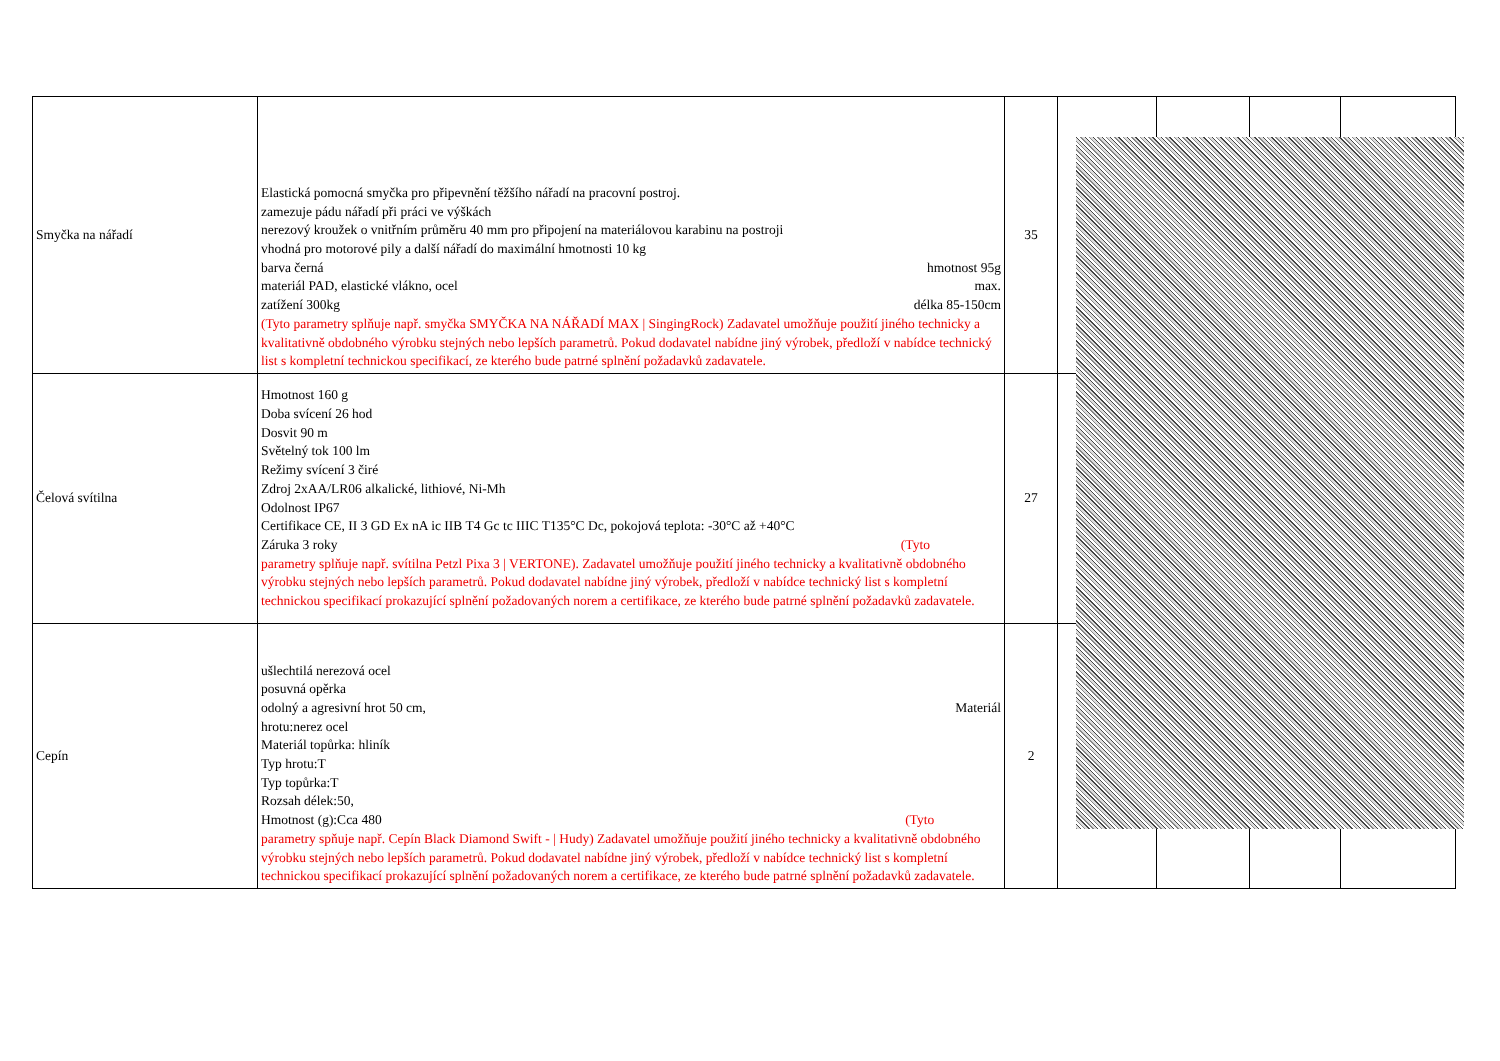| Smyčka na nářadí | Elastická pomocná smyčka pro připevnění těžšího nářadí na pracovní postroj. zamezuje pádu nářadí při práci ve výškách nerezový kroužek o vnitřním průměru 40 mm pro připojení na materiálovou karabinu na postroji vhodná pro motorové pily a další nářadí do maximální hmotnosti 10 kg barva černá hmotnost 95g materiál PAD, elastické vlákno, ocel max. zatížení 300kg délka 85-150cm (Tyto parametry splňuje např. smyčka SMYČKA NA NÁŘADÍ MAX / SingingRock) Zadavatel umožňuje použití jiného technicky a kvalitativně obdobného výrobku stejných nebo lepších parametrů. Pokud dodavatel nabídne jiný výrobek, předloží v nabídce technický list s kompletní technickou specifikací, ze kterého bude patrné splnění požadavků zadavatele. | 35 | | | | |
| Čelová svítilna | Hmotnost 160 g Doba svícení 26 hod Dosvit 90 m Světelný tok 100 lm Režimy svícení 3 čiré Zdroj 2xAA/LR06 alkalické, lithiové, Ni-Mh Odolnost IP67 Certifikace CE, II 3 GD Ex nA ic IIB T4 Gc tc IIIC T135°C Dc, pokojová teplota: -30°C až +40°C Záruka 3 roky (Tyto parametry splňuje např. svítilna Petzl Pixa 3 / VERTONE). Zadavatel umožňuje použití jiného technicky a kvalitativně obdobného výrobku stejných nebo lepších parametrů. Pokud dodavatel nabídne jiný výrobek, předloží v nabídce technický list s kompletní technickou specifikací prokazující splnění požadovaných norem a certifikace, ze kterého bude patrné splnění požadavků zadavatele. | 27 | | | | |
| Cepín | ušlechtilá nerezová ocel posuvná opěrka odolný a agresivní hrot 50 cm, Materiál hrotu:nerez ocel Materiál topůrka: hliník Typ hrotu:T Typ topůrka:T Rozsah délek:50, Hmotnost (g):Cca 480 (Tyto parametry spňuje např. Cepín Black Diamond Swift - / Hudy) Zadavatel umožňuje použití jiného technicky a kvalitativně obdobného výrobku stejných nebo lepších parametrů. Pokud dodavatel nabídne jiný výrobek, předloží v nabídce technický list s kompletní technickou specifikací prokazující splnění požadovaných norem a certifikace, ze kterého bude patrné splnění požadavků zadavatele. | 2 | | | | |